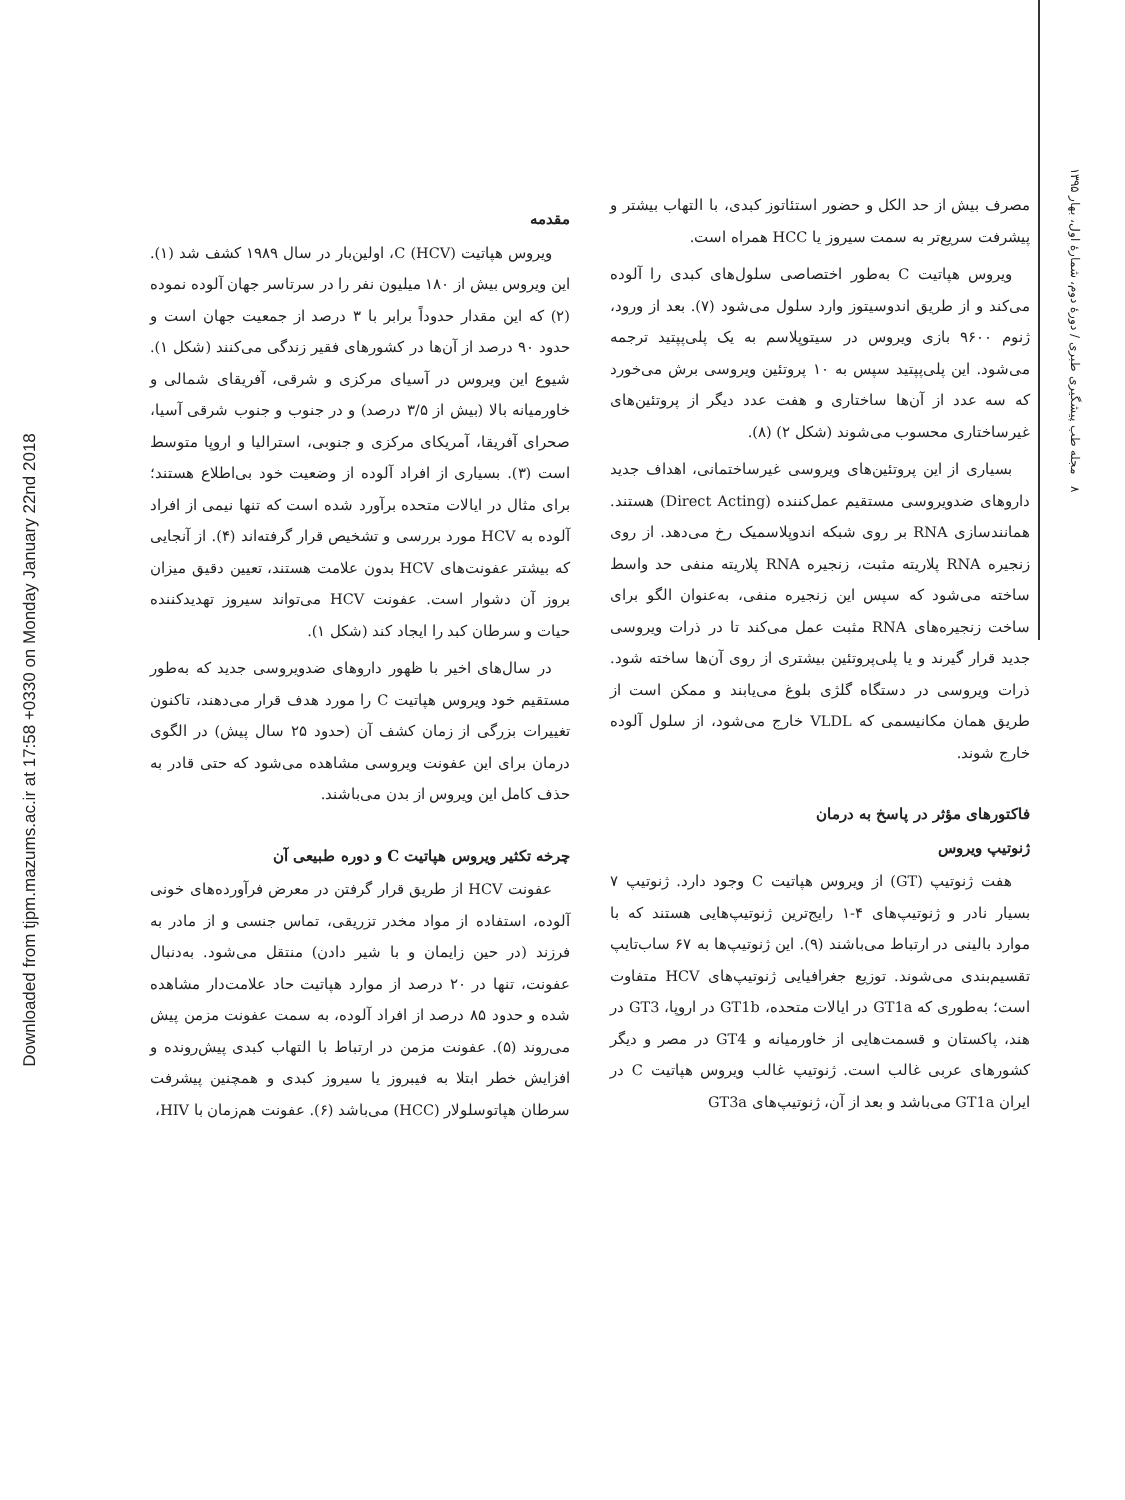Downloaded from tjpm.mazums.ac.ir at 17:58 +0330 on Monday January 22nd 2018
۸ مجله طب پیشگیری طبری / دورهٔ دوم، شمارهٔ اول، بهار ۱۳۹۵
مقدمه
ویروس هپاتیت C (HCV)، اولین‌بار در سال ۱۹۸۹ کشف شد (۱). این ویروس بیش از ۱۸۰ میلیون نفر را در سرتاسر جهان آلوده نموده (۲) که این مقدار حدوداً برابر با ۳ درصد از جمعیت جهان است و حدود ۹۰ درصد از آن‌ها در کشورهای فقیر زندگی می‌کنند (شکل ۱). شیوع این ویروس در آسیای مرکزی و شرقی، آفریقای شمالی و خاورمیانه بالا (بیش از ۳/۵ درصد) و در جنوب و جنوب شرقی آسیا، صحرای آفریقا، آمریکای مرکزی و جنوبی، استرالیا و اروپا متوسط است (۳). بسیاری از افراد آلوده از وضعیت خود بی‌اطلاع هستند؛ برای مثال در ایالات متحده برآورد شده است که تنها نیمی از افراد آلوده به HCV مورد بررسی و تشخیص قرار گرفته‌اند (۴). از آنجایی که بیشتر عفونت‌های HCV بدون علامت هستند، تعیین دقیق میزان بروز آن دشوار است. عفونت HCV می‌تواند سیروز تهدیدکننده حیات و سرطان کبد را ایجاد کند (شکل ۱).
در سال‌های اخیر با ظهور داروهای ضدویروسی جدید که به‌طور مستقیم خود ویروس هپاتیت C را مورد هدف قرار می‌دهند، تاکنون تغییرات بزرگی از زمان کشف آن (حدود ۲۵ سال پیش) در الگوی درمان برای این عفونت ویروسی مشاهده می‌شود که حتی قادر به حذف کامل این ویروس از بدن می‌باشند.
چرخه تکثیر ویروس هپاتیت C و دوره طبیعی آن
عفونت HCV از طریق قرار گرفتن در معرض فرآورده‌های خونی آلوده، استفاده از مواد مخدر تزریقی، تماس جنسی و از مادر به فرزند (در حین زایمان و با شیر دادن) منتقل می‌شود. به‌دنبال عفونت، تنها در ۲۰ درصد از موارد هپاتیت حاد علامت‌دار مشاهده شده و حدود ۸۵ درصد از افراد آلوده، به سمت عفونت مزمن پیش می‌روند (۵). عفونت مزمن در ارتباط با التهاب کبدی پیش‌رونده و افزایش خطر ابتلا به فیبروز یا سیروز کبدی و همچنین پیشرفت سرطان هپاتوسلولار (HCC) می‌باشد (۶). عفونت هم‌زمان با HIV،
مصرف بیش از حد الکل و حضور استئاتوز کبدی، با التهاب بیشتر و پیشرفت سریع‌تر به سمت سیروز یا HCC همراه است.
ویروس هپاتیت C به‌طور اختصاصی سلول‌های کبدی را آلوده می‌کند و از طریق اندوسیتوز وارد سلول می‌شود (۷). بعد از ورود، ژنوم ۹۶۰۰ بازی ویروس در سیتوپلاسم به یک پلی‌پپتید ترجمه می‌شود. این پلی‌پپتید سپس به ۱۰ پروتئین ویروسی برش می‌خورد که سه عدد از آن‌ها ساختاری و هفت عدد دیگر از پروتئین‌های غیرساختاری محسوب می‌شوند (شکل ۲) (۸).
بسیاری از این پروتئین‌های ویروسی غیرساختمانی، اهداف جدید داروهای ضدویروسی مستقیم عمل‌کننده (Direct Acting) هستند. همانندسازی RNA بر روی شبکه اندوپلاسمیک رخ می‌دهد. از روی زنجیره RNA پلاریته مثبت، زنجیره RNA پلاریته منفی حد واسط ساخته می‌شود که سپس این زنجیره منفی، به‌عنوان الگو برای ساخت زنجیره‌های RNA مثبت عمل می‌کند تا در ذرات ویروسی جدید قرار گیرند و یا پلی‌پروتئین بیشتری از روی آن‌ها ساخته شود. ذرات ویروسی در دستگاه گلژی بلوغ می‌یابند و ممکن است از طریق همان مکانیسمی که VLDL خارج می‌شود، از سلول آلوده خارج شوند.
فاکتورهای مؤثر در پاسخ به درمان
ژنوتیپ ویروس
هفت ژنوتیپ (GT) از ویروس هپاتیت C وجود دارد. ژنوتیپ ۷ بسیار نادر و ژنوتیپ‌های ۴-۱ رایج‌ترین ژنوتیپ‌هایی هستند که با موارد بالینی در ارتباط می‌باشند (۹). این ژنوتیپ‌ها به ۶۷ ساب‌تایپ تقسیم‌بندی می‌شوند. توزیع جغرافیایی ژنوتیپ‌های HCV متفاوت است؛ به‌طوری که GT1a در ایالات متحده، GT1b در اروپا، GT3 در هند، پاکستان و قسمت‌هایی از خاورمیانه و GT4 در مصر و دیگر کشورهای عربی غالب است. ژنوتیپ غالب ویروس هپاتیت C در ایران GT1a می‌باشد و بعد از آن، ژنوتیپ‌های GT3a